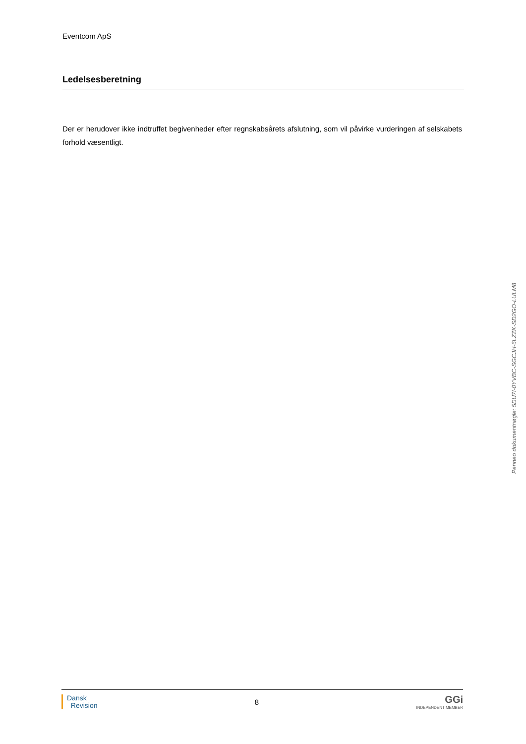Eventcom ApS
Ledelsesberetning
Der er herudover ikke indtruffet begivenheder efter regnskabsårets afslutning, som vil påvirke vurderingen af selskabets forhold væsentligt.
Penneo dokumentnøgle: 5DU7I-0YVBC-SGCJH-6LZZK-SD2GO-LULM8
Dansk
Revision
8
GGi
INDEPENDENT MEMBER